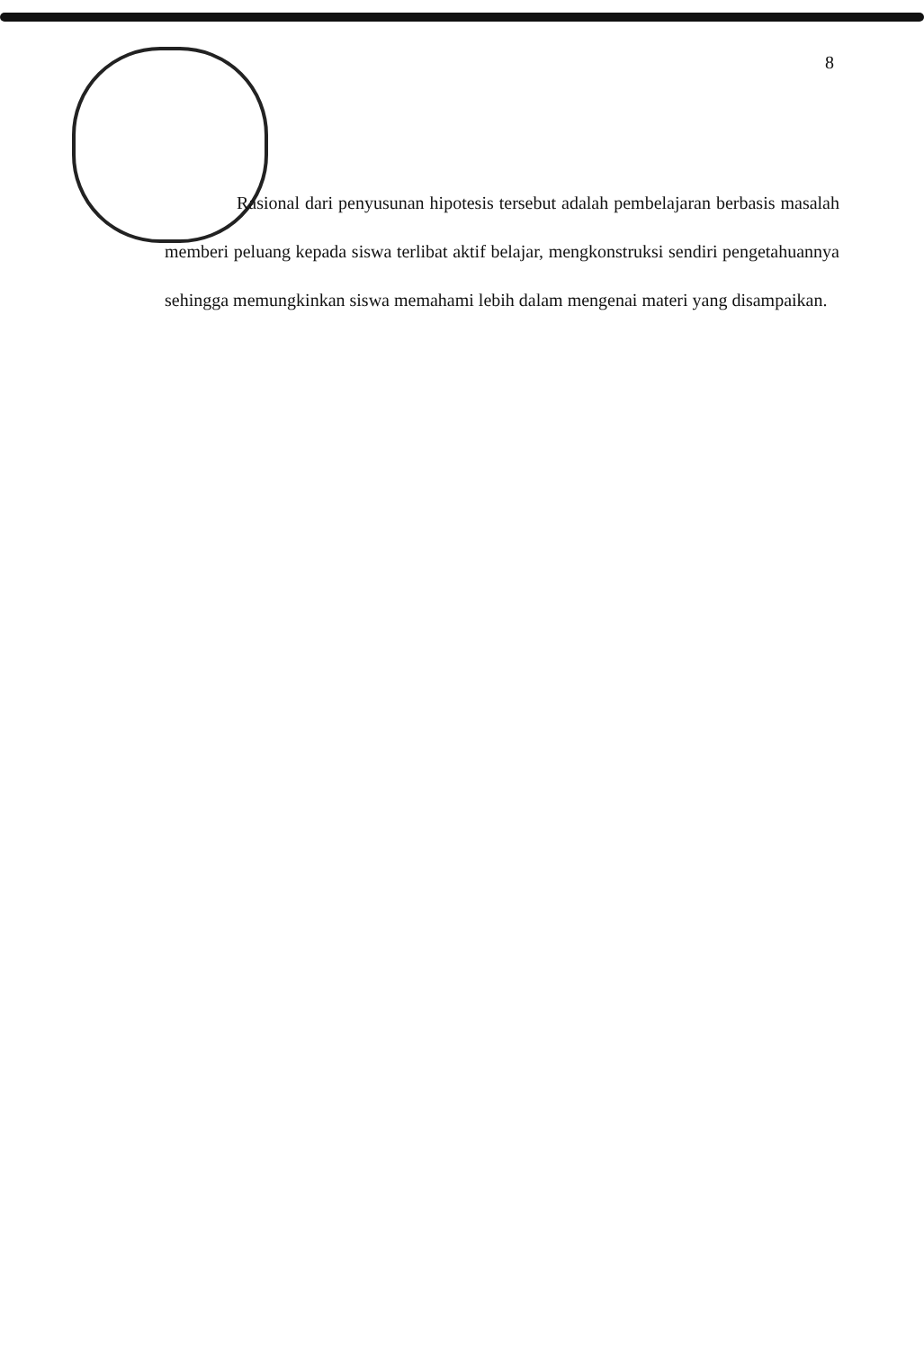8
Rasional dari penyusunan hipotesis tersebut adalah pembelajaran berbasis masalah memberi peluang kepada siswa terlibat aktif belajar, mengkonstruksi sendiri pengetahuannya sehingga memungkinkan siswa memahami lebih dalam mengenai materi yang disampaikan.